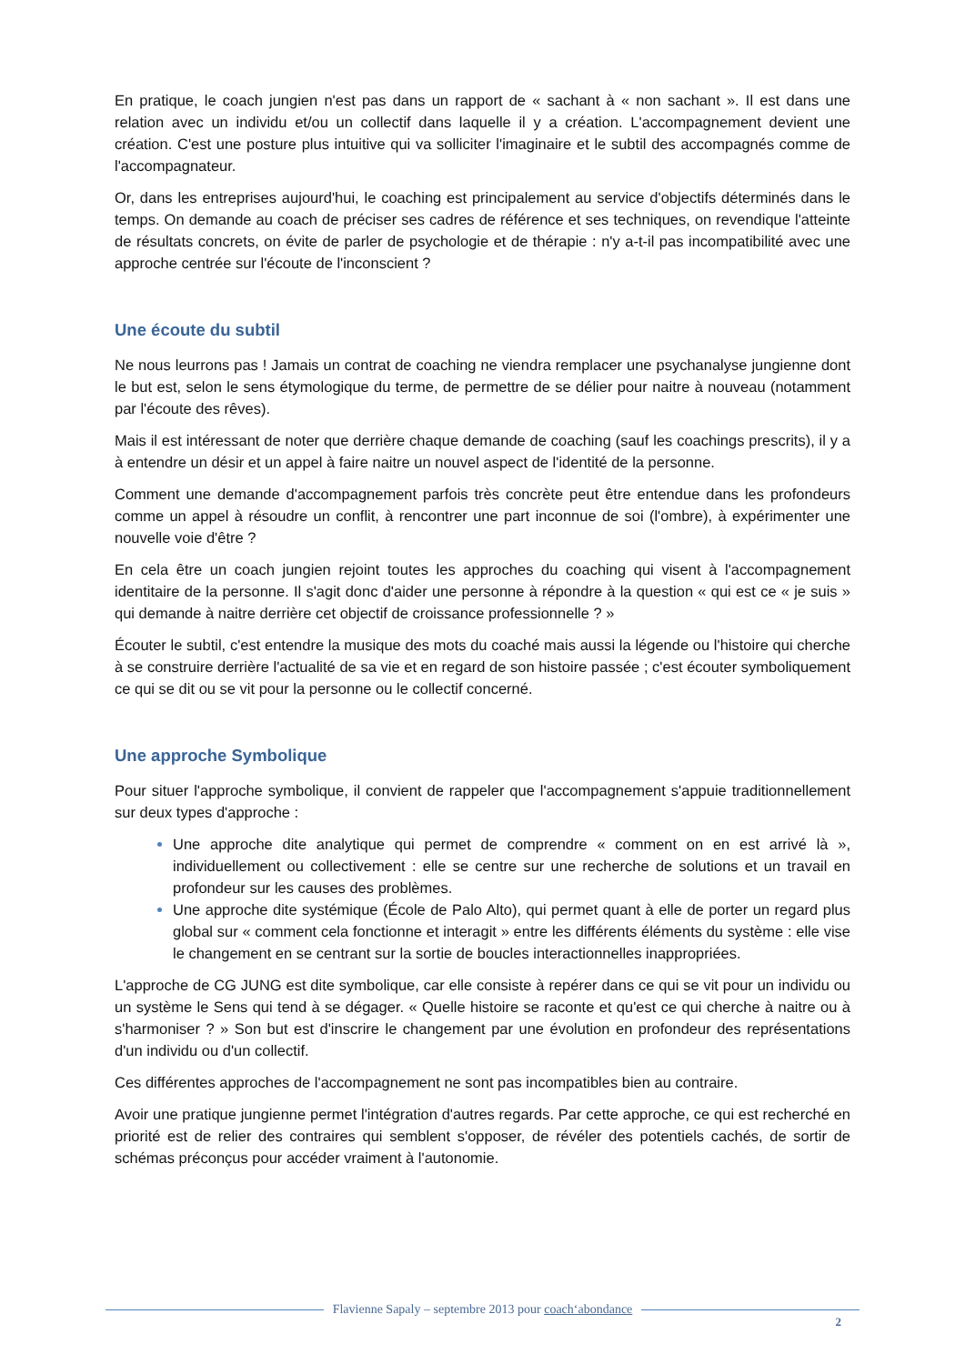En pratique, le coach jungien n'est pas dans un rapport de « sachant à « non sachant ». Il est dans une relation avec un individu et/ou un collectif dans laquelle il y a création. L'accompagnement devient une création. C'est une posture plus intuitive qui va solliciter l'imaginaire et le subtil des accompagnés comme de l'accompagnateur.
Or, dans les entreprises aujourd'hui, le coaching est principalement au service d'objectifs déterminés dans le temps. On demande au coach de préciser ses cadres de référence et ses techniques, on revendique l'atteinte de résultats concrets, on évite de parler de psychologie et de thérapie : n'y a-t-il pas incompatibilité avec une approche centrée sur l'écoute de l'inconscient ?
Une écoute du subtil
Ne nous leurrons pas ! Jamais un contrat de coaching ne viendra remplacer une psychanalyse jungienne dont le but est, selon le sens étymologique du terme, de permettre de se délier pour naitre à nouveau (notamment par l'écoute des rêves).
Mais il est intéressant de noter que derrière chaque demande de coaching (sauf les coachings prescrits), il y a à entendre un désir et un appel à faire naitre un nouvel aspect de l'identité de la personne.
Comment une demande d'accompagnement parfois très concrète peut être entendue dans les profondeurs comme un appel à résoudre un conflit, à rencontrer une part inconnue de soi (l'ombre), à expérimenter une nouvelle voie d'être ?
En cela être un coach jungien rejoint toutes les approches du coaching qui visent à l'accompagnement identitaire de la personne. Il s'agit donc d'aider une personne à répondre à la question « qui est ce « je suis » qui demande à naitre derrière cet objectif de croissance professionnelle ? »
Écouter le subtil, c'est entendre la musique des mots du coaché mais aussi la légende ou l'histoire qui cherche à se construire derrière l'actualité de sa vie et en regard de son histoire passée ; c'est écouter symboliquement ce qui se dit ou se vit pour la personne ou le collectif concerné.
Une approche Symbolique
Pour situer l'approche symbolique, il convient de rappeler que l'accompagnement s'appuie traditionnellement sur deux types d'approche :
Une approche dite analytique qui permet de comprendre « comment on en est arrivé là », individuellement ou collectivement : elle se centre sur une recherche de solutions et un travail en profondeur sur les causes des problèmes.
Une approche dite systémique (École de Palo Alto), qui permet quant à elle de porter un regard plus global sur « comment cela fonctionne et interagit » entre les différents éléments du système : elle vise le changement en se centrant sur la sortie de boucles interactionnelles inappropriées.
L'approche de CG JUNG est dite symbolique, car elle consiste à repérer dans ce qui se vit pour un individu ou un système le Sens qui tend à se dégager. « Quelle histoire se raconte et qu'est ce qui cherche à naitre ou à s'harmoniser ? » Son but est d'inscrire le changement par une évolution en profondeur des représentations d'un individu ou d'un collectif.
Ces différentes approches de l'accompagnement ne sont pas incompatibles bien au contraire.
Avoir une pratique jungienne permet l'intégration d'autres regards. Par cette approche, ce qui est recherché en priorité est de relier des contraires qui semblent s'opposer, de révéler des potentiels cachés, de sortir de schémas préconçus pour accéder vraiment à l'autonomie.
Flavienne Sapaly – septembre 2013 pour coach‘abondance
2